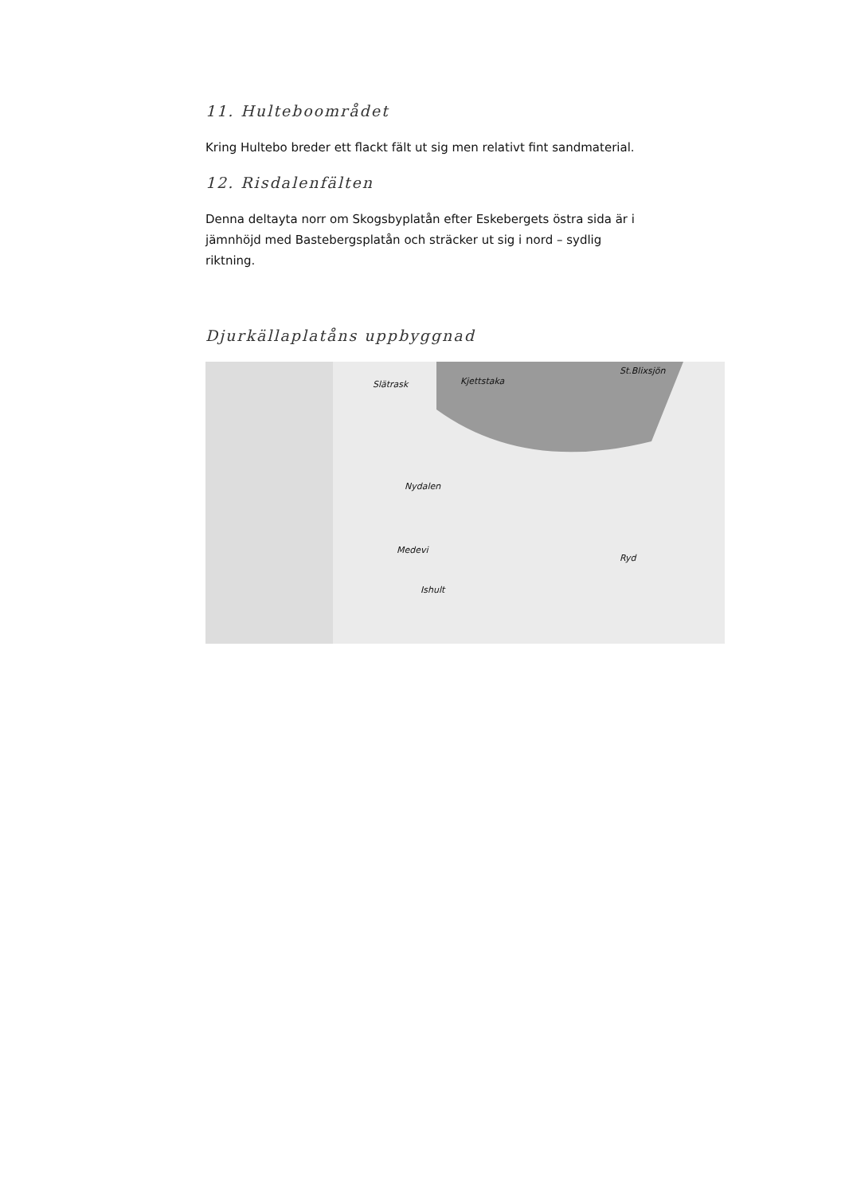11. Hulteboområdet
Kring Hultebo breder ett flackt fält ut sig men relativt fint sandmaterial.
12. Risdalenfälten
Denna deltayta norr om Skogsbyplatån efter Eskebergets östra sida är i jämnhöjd med Bastebergsplatån och sträcker ut sig i nord – sydlig riktning.
Djurkällaplatåns uppbyggnad
Kjettstaka
St.Blixsjön
Slätrask
Nydalen
Medevi
Ryd
Ishult